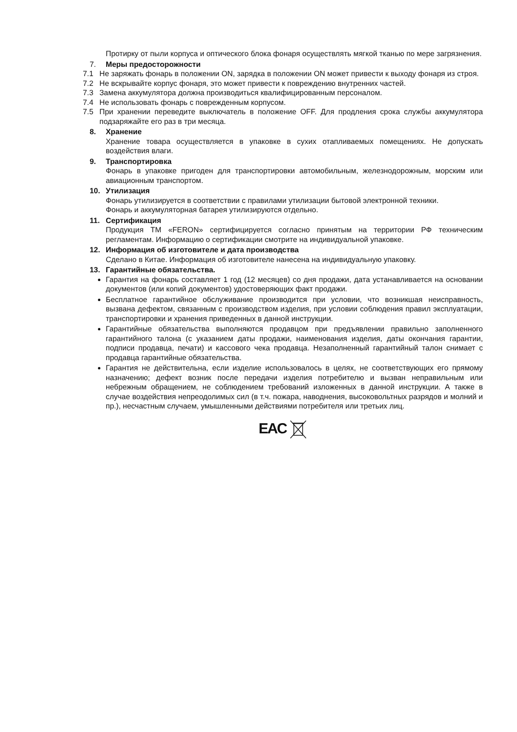Протирку от пыли корпуса и оптического блока фонаря осуществлять мягкой тканью по мере загрязнения.
7. Меры предосторожности
7.1 Не заряжать фонарь в положении ON, зарядка в положении ON может привести к выходу фонаря из строя.
7.2 Не вскрывайте корпус фонаря, это может привести к повреждению внутренних частей.
7.3 Замена аккумулятора должна производиться квалифицированным персоналом.
7.4 Не использовать фонарь с поврежденным корпусом.
7.5 При хранении переведите выключатель в положение OFF. Для продления срока службы аккумулятора подзаряжайте его раз в три месяца.
8. Хранение
Хранение товара осуществляется в упаковке в сухих отапливаемых помещениях. Не допускать воздействия влаги.
9. Транспортировка
Фонарь в упаковке пригоден для транспортировки автомобильным, железнодорожным, морским или авиационным транспортом.
10. Утилизация
Фонарь утилизируется в соответствии с правилами утилизации бытовой электронной техники.
Фонарь и аккумуляторная батарея утилизируются отдельно.
11. Сертификация
Продукция ТМ «FERON» сертифицируется согласно принятым на территории РФ техническим регламентам. Информацию о сертификации смотрите на индивидуальной упаковке.
12. Информация об изготовителе и дата производства
Сделано в Китае. Информация об изготовителе нанесена на индивидуальную упаковку.
13. Гарантийные обязательства.
Гарантия на фонарь составляет 1 год (12 месяцев) со дня продажи, дата устанавливается на основании документов (или копий документов) удостоверяющих факт продажи.
Бесплатное гарантийное обслуживание производится при условии, что возникшая неисправность, вызвана дефектом, связанным с производством изделия, при условии соблюдения правил эксплуатации, транспортировки и хранения приведенных в данной инструкции.
Гарантийные обязательства выполняются продавцом при предъявлении правильно заполненного гарантийного талона (с указанием даты продажи, наименования изделия, даты окончания гарантии, подписи продавца, печати) и кассового чека продавца. Незаполненный гарантийный талон снимает с продавца гарантийные обязательства.
Гарантия не действительна, если изделие использовалось в целях, не соответствующих его прямому назначению; дефект возник после передачи изделия потребителю и вызван неправильным или небрежным обращением, не соблюдением требований изложенных в данной инструкции. А также в случае воздействия непреодолимых сил (в т.ч. пожара, наводнения, высоковольтных разрядов и молний и пр.), несчастным случаем, умышленными действиями потребителя или третьих лиц.
EAC